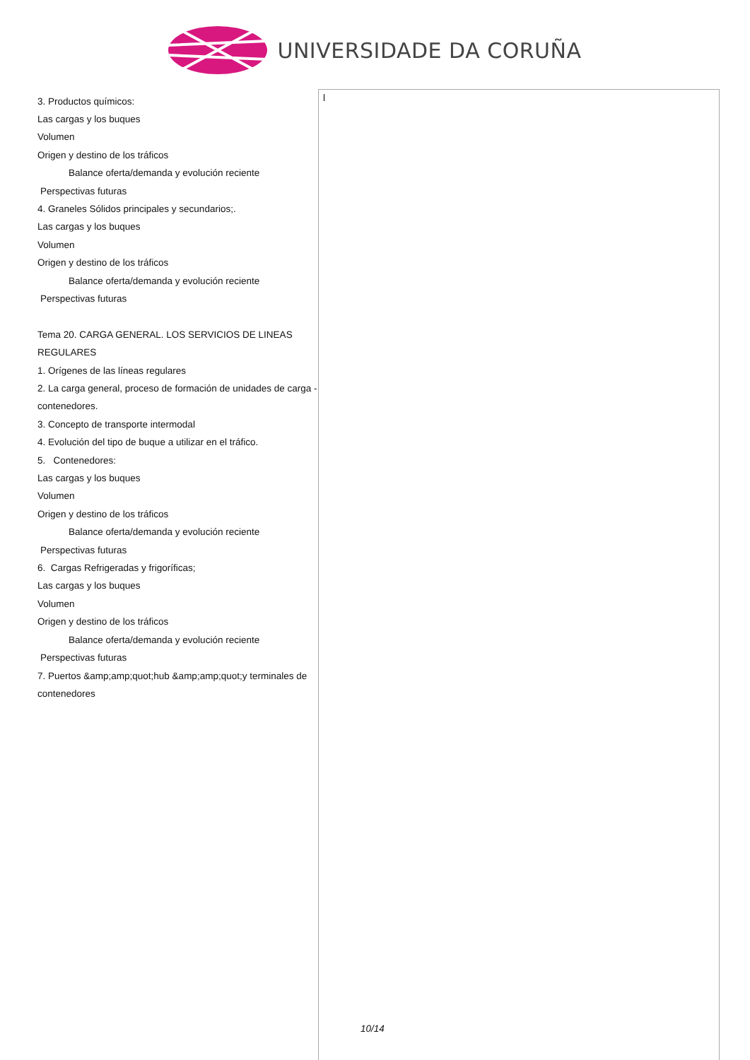UNIVERSIDADE DA CORUÑA
| 3. Productos químicos: Las cargas y los buques Volumen Origen y destino de los tráficos Balance oferta/demanda y evolución reciente Perspectivas futuras 4. Graneles Sólidos principales y secundarios;. Las cargas y los buques Volumen Origen y destino de los tráficos Balance oferta/demanda y evolución reciente Perspectivas futuras Tema 20. CARGA GENERAL. LOS SERVICIOS DE LINEAS REGULARES 1. Orígenes de las líneas regulares 2. La carga general, proceso de formación de unidades de carga - contenedores. 3. Concepto de transporte intermodal 4. Evolución del tipo de buque a utilizar en el tráfico. 5. Contenedores: Las cargas y los buques Volumen Origen y destino de los tráficos Balance oferta/demanda y evolución reciente Perspectivas futuras 6. Cargas Refrigeradas y frigoríficas; Las cargas y los buques Volumen Origen y destino de los tráficos Balance oferta/demanda y evolución reciente Perspectivas futuras 7. Puertos &amp;amp;quot;hub &amp;amp;quot;y terminales de contenedores | l |
10/14